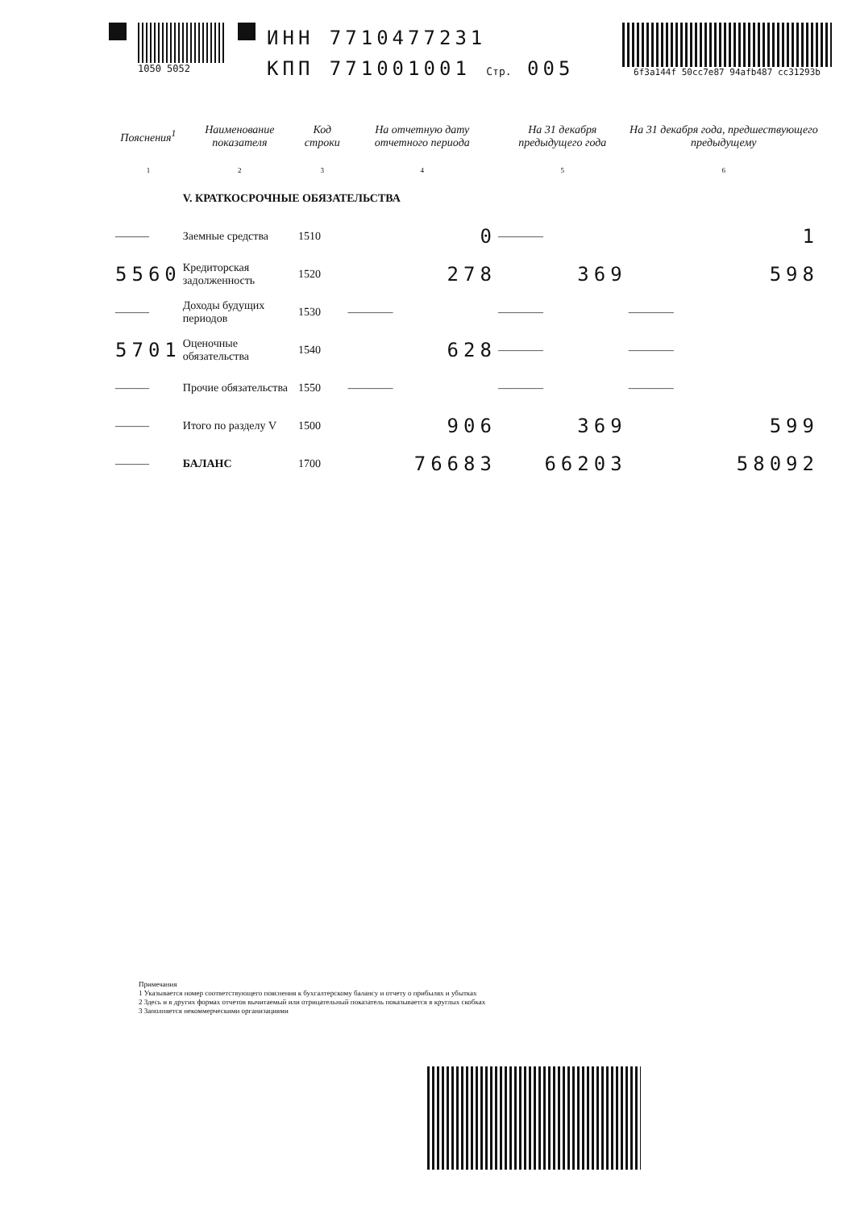1050 5052
ИНН 7710477231
КПП 771001001 Стр. 005
6f3a144f 50cc7e87 94afb487 cc31293b
| Пояснения<sup>1</sup> | Наименование показателя | Код строки | На отчетную дату отчетного периода | На 31 декабря предыдущего года | На 31 декабря года, предшествующего предыдущему |
| --- | --- | --- | --- | --- | --- |
| 1 | 2 | 3 | 4 | 5 | 6 |
| | V. КРАТКОСРОЧНЫЕ ОБЯЗАТЕЛЬСТВА | | | | |
| ——— | Заемные средства | 1510 | 0 | ———— | 1 |
| 5560 | Кредиторская задолженность | 1520 | 278 | 369 | 598 |
| ——— | Доходы будущих периодов | 1530 | ———— | ———— | ———— |
| 5701 | Оценочные обязательства | 1540 | 628 | ———— | ———— |
| ——— | Прочие обязательства | 1550 | ———— | ———— | ———— |
| ——— | Итого по разделу V | 1500 | 906 | 369 | 599 |
| ——— | БАЛАНС | 1700 | 76683 | 66203 | 58092 |
Примечания
1 Указывается номер соответствующего пояснения к бухгалтерскому балансу и отчету о прибылях и убытках
2 Здесь и в других формах отчетов вычитаемый или отрицательный показатель показывается в круглых скобках
3 Заполняется некоммерческими организациями